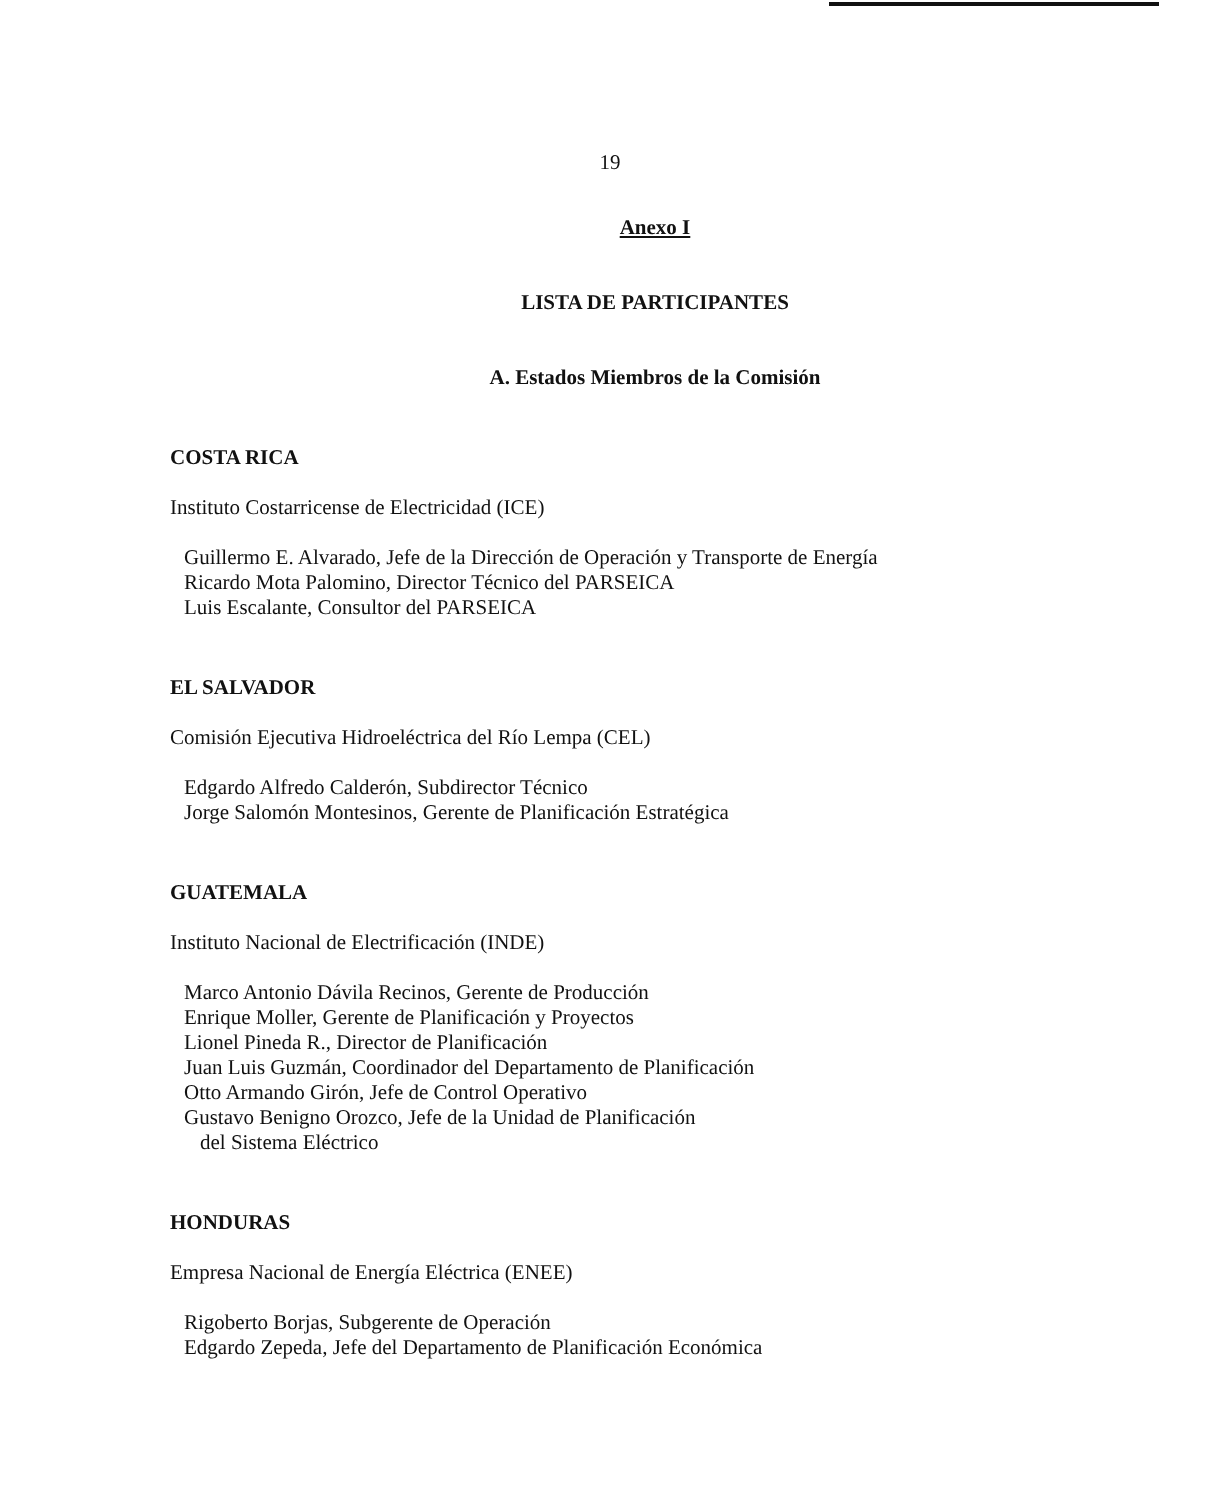19
Anexo I
LISTA DE PARTICIPANTES
A. Estados Miembros de la Comisión
COSTA RICA
Instituto Costarricense de Electricidad (ICE)
Guillermo E. Alvarado, Jefe de la Dirección de Operación y Transporte de Energía
Ricardo Mota Palomino, Director Técnico del PARSEICA
Luis Escalante, Consultor del PARSEICA
EL SALVADOR
Comisión Ejecutiva Hidroeléctrica del Río Lempa (CEL)
Edgardo Alfredo Calderón, Subdirector Técnico
Jorge Salomón Montesinos, Gerente de Planificación Estratégica
GUATEMALA
Instituto Nacional de Electrificación (INDE)
Marco Antonio Dávila Recinos, Gerente de Producción
Enrique Moller, Gerente de Planificación y Proyectos
Lionel Pineda R., Director de Planificación
Juan Luis Guzmán, Coordinador del Departamento de Planificación
Otto Armando Girón, Jefe de Control Operativo
Gustavo Benigno Orozco, Jefe de la Unidad de Planificación
del Sistema Eléctrico
HONDURAS
Empresa Nacional de Energía Eléctrica (ENEE)
Rigoberto Borjas, Subgerente de Operación
Edgardo Zepeda, Jefe del Departamento de Planificación Económica